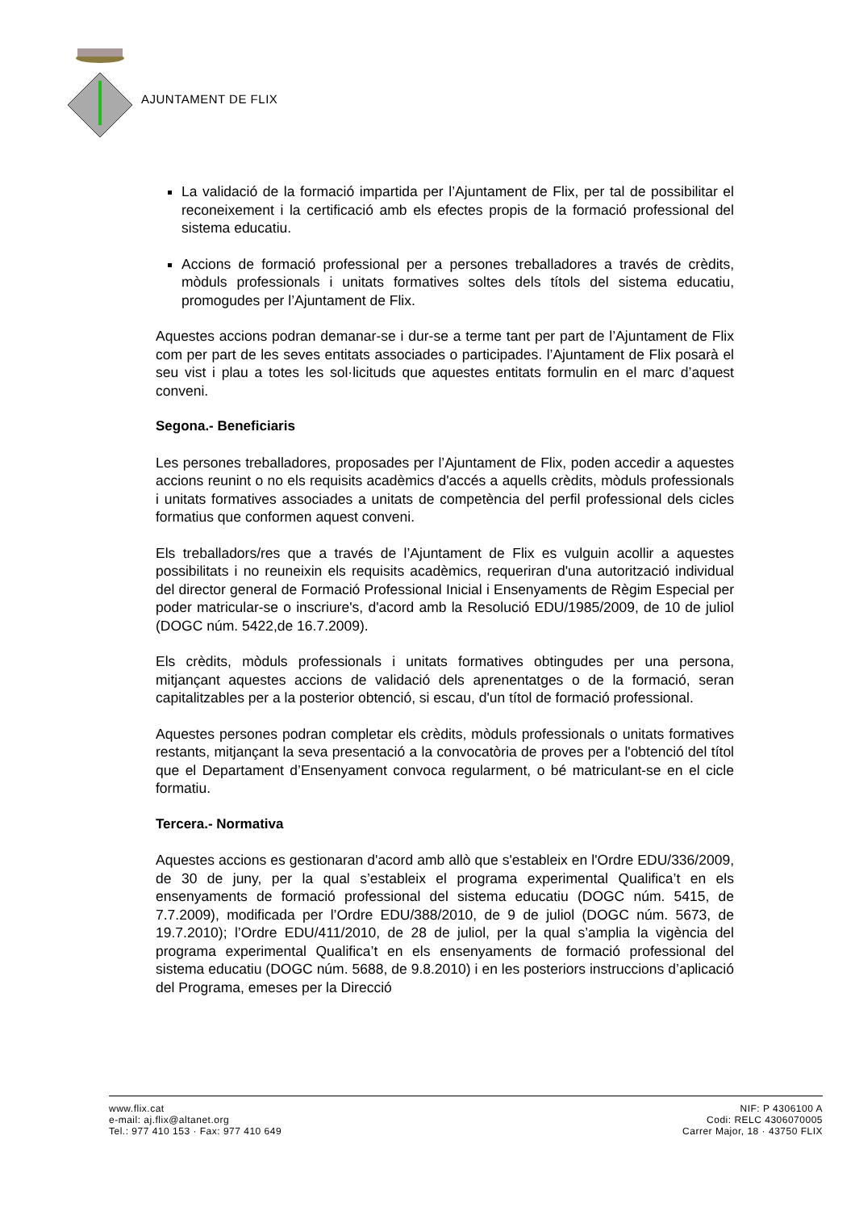AJUNTAMENT DE FLIX
La validació de la formació impartida per l’Ajuntament de Flix, per tal de possibilitar el reconeixement i la certificació amb els efectes propis de la formació professional del sistema educatiu.
Accions de formació professional per a persones treballadores a través de crèdits, mòduls professionals i unitats formatives soltes dels títols del sistema educatiu, promogudes per l’Ajuntament de Flix.
Aquestes accions podran demanar-se i dur-se a terme tant per part de l’Ajuntament de Flix com per part de les seves entitats associades o participades. l’Ajuntament de Flix posarà el seu vist i plau a totes les sol·licituds que aquestes entitats formulin en el marc d’aquest conveni.
Segona.- Beneficiaris
Les persones treballadores, proposades per l’Ajuntament de Flix, poden accedir a aquestes accions reunint o no els requisits acadèmics d'accés a aquells crèdits, mòduls professionals i unitats formatives associades a unitats de competència del perfil professional dels cicles formatius que conformen aquest conveni.
Els treballadors/res que a través de l’Ajuntament de Flix es vulguin acollir a aquestes possibilitats i no reuneixin els requisits acadèmics, requeriran d'una autorització individual del director general de Formació Professional Inicial i Ensenyaments de Règim Especial per poder matricular-se o inscriure's, d'acord amb la Resolució EDU/1985/2009, de 10 de juliol (DOGC núm. 5422,de 16.7.2009).
Els crèdits, mòduls professionals i unitats formatives obtingudes per una persona, mitjançant aquestes accions de validació dels aprenentatges o de la formació, seran capitalitzables per a la posterior obtenció, si escau, d'un títol de formació professional.
Aquestes persones podran completar els crèdits, mòduls professionals o unitats formatives restants, mitjançant la seva presentació a la convocatòria de proves per a l'obtenció del títol que el Departament d’Ensenyament convoca regularment, o bé matriculant-se en el cicle formatiu.
Tercera.- Normativa
Aquestes accions es gestionaran d'acord amb allò que s'estableix en l'Ordre EDU/336/2009, de 30 de juny, per la qual s’estableix el programa experimental Qualifica’t en els ensenyaments de formació professional del sistema educatiu (DOGC núm. 5415, de 7.7.2009), modificada per l’Ordre EDU/388/2010, de 9 de juliol (DOGC núm. 5673, de 19.7.2010); l’Ordre EDU/411/2010, de 28 de juliol, per la qual s’amplia la vigència del programa experimental Qualifica’t en els ensenyaments de formació professional del sistema educatiu (DOGC núm. 5688, de 9.8.2010) i en les posteriors instruccions d’aplicació del Programa, emeses per la Direcció
www.flix.cat
e-mail: aj.flix@altanet.org
Tel.: 977 410 153 · Fax: 977 410 649
NIF: P 4306100 A
Codi: RELC 4306070005
Carrer Major, 18 · 43750 FLIX